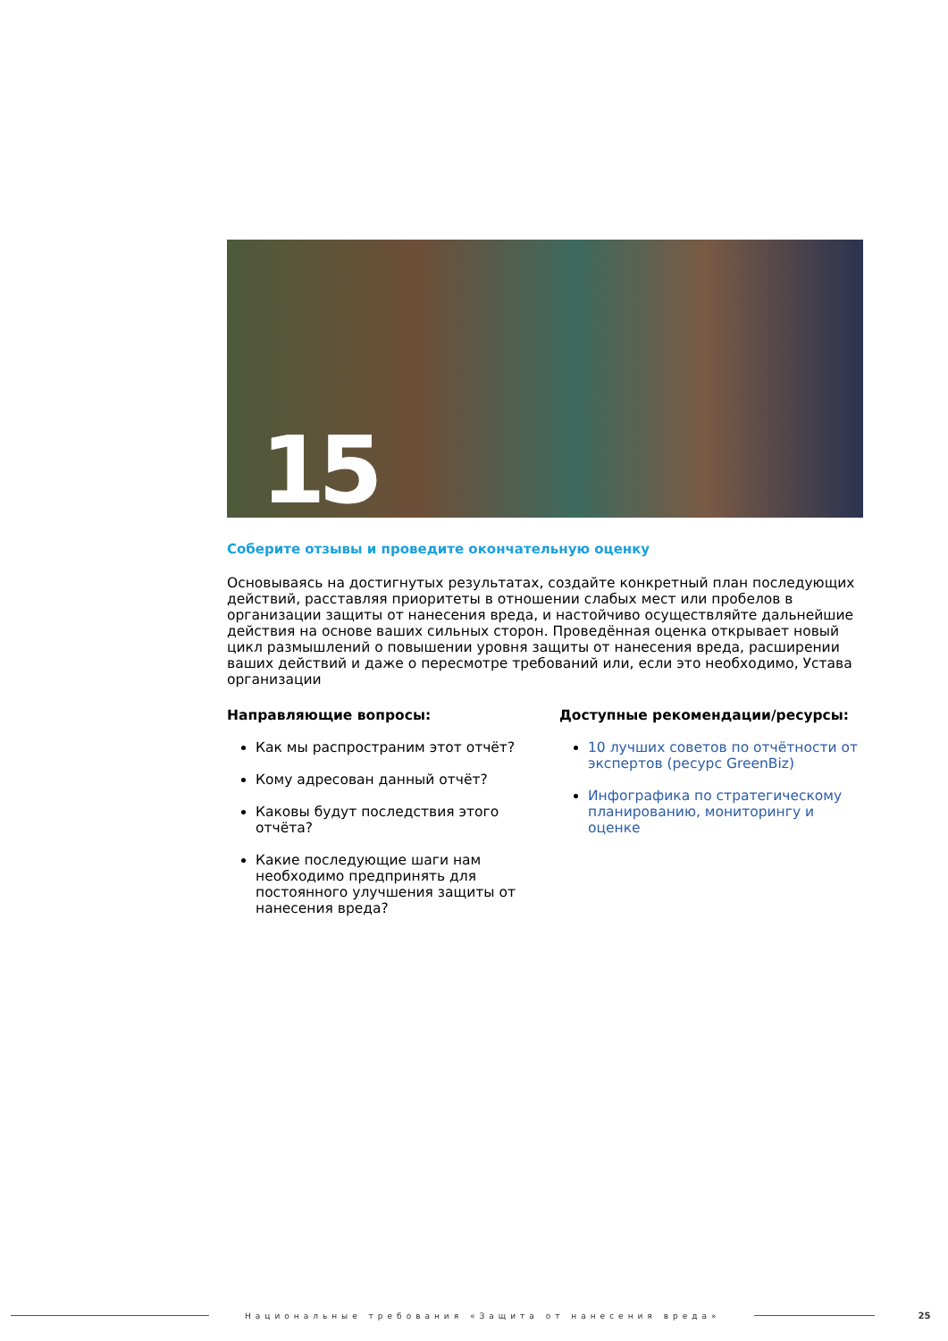15
Соберите отзывы и проведите окончательную оценку
Основываясь на достигнутых результатах, создайте конкретный план последующих действий, расставляя приоритеты в отношении слабых мест или пробелов в организации защиты от нанесения вреда, и настойчиво осуществляйте дальнейшие действия на основе ваших сильных сторон. Проведённая оценка открывает новый цикл размышлений о повышении уровня защиты от нанесения вреда, расширении ваших действий и даже о пересмотре требований или, если это необходимо, Устава организации
Направляющие вопросы:
Как мы распространим этот отчёт?
Кому адресован данный отчёт?
Каковы будут последствия этого отчёта?
Какие последующие шаги нам необходимо предпринять для постоянного улучшения защиты от нанесения вреда?
Доступные рекомендации/ресурсы:
10 лучших советов по отчётности от экспертов (ресурс GreenBiz)
Инфографика по стратегическому планированию, мониторингу и оценке
Национальные требования «Защита от нанесения вреда»
25